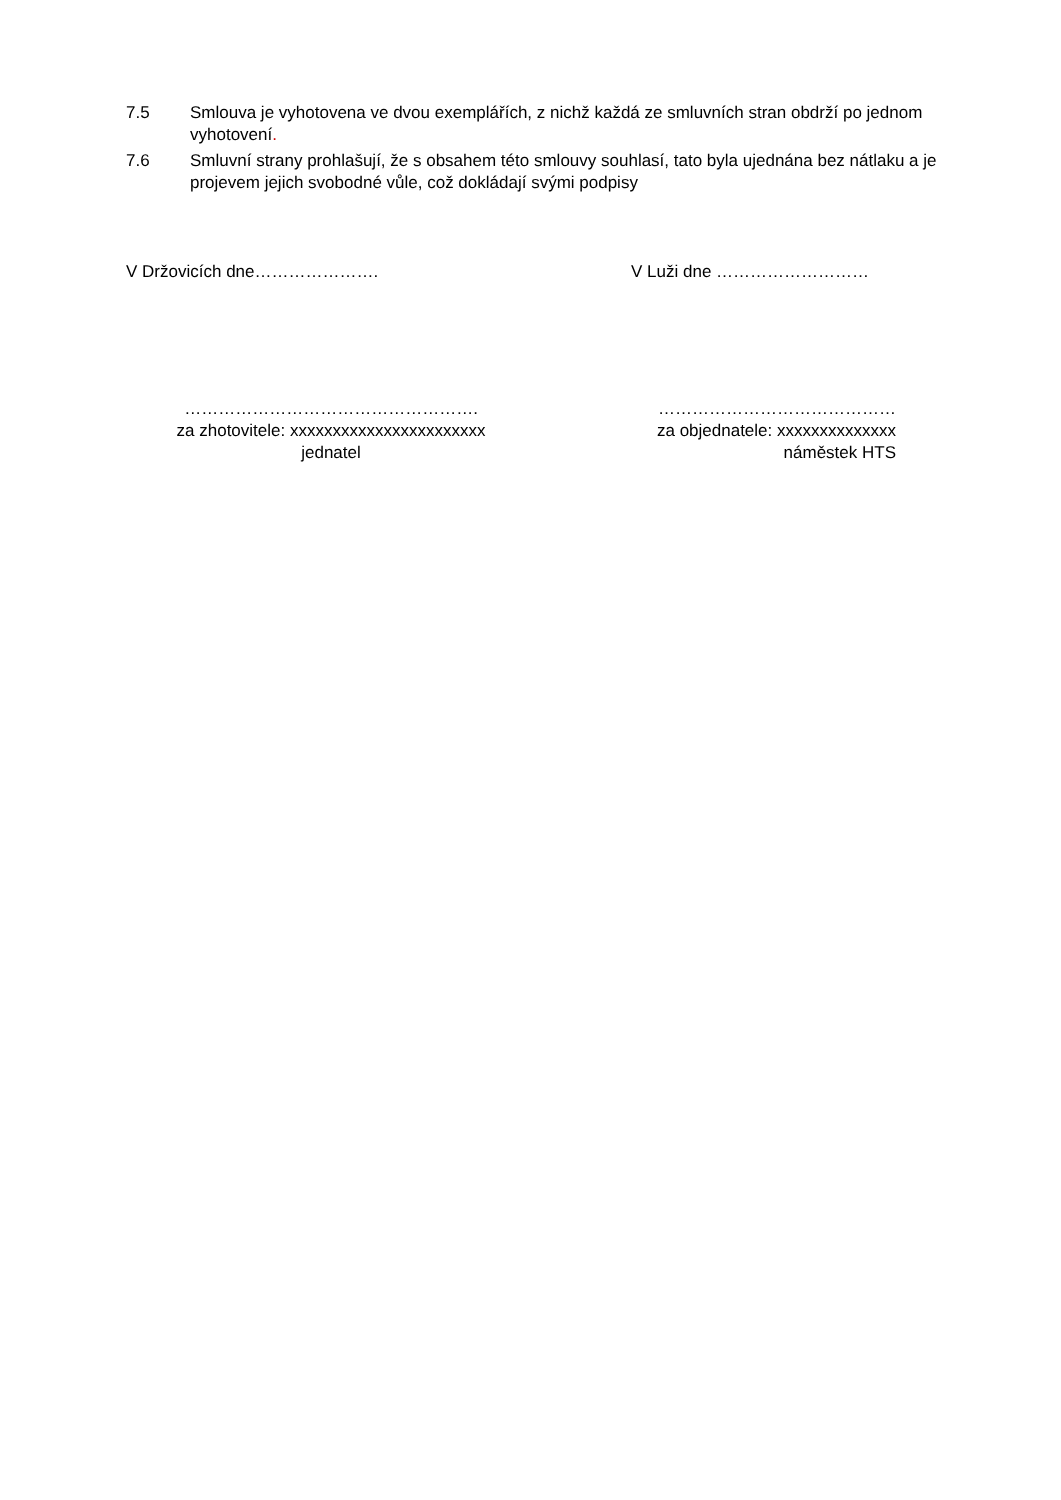7.5 Smlouva je vyhotovena ve dvou exemplářích, z nichž každá ze smluvních stran obdrží po jednom vyhotovení.
7.6 Smluvní strany prohlašují, že s obsahem této smlouvy souhlasí, tato byla ujednána bez nátlaku a je projevem jejich svobodné vůle, což dokládají svými podpisy
V Držovicích dne…………………. V Luži dne ………………………
…………………………………………….
za zhotovitele: xxxxxxxxxxxxxxxxxxxxxxx
jednatel
……………………………………
za objednatele: xxxxxxxxxxxxxx
náměstek HTS